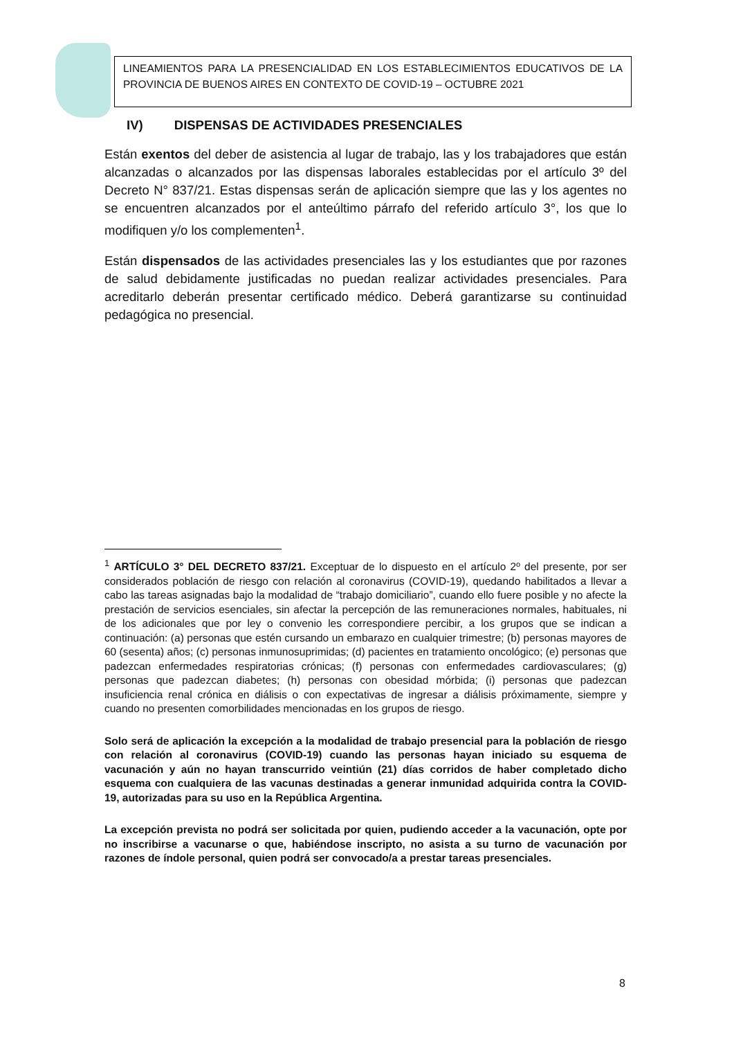LINEAMIENTOS PARA LA PRESENCIALIDAD EN LOS ESTABLECIMIENTOS EDUCATIVOS DE LA PROVINCIA DE BUENOS AIRES EN CONTEXTO DE COVID-19 – OCTUBRE 2021
IV) DISPENSAS DE ACTIVIDADES PRESENCIALES
Están exentos del deber de asistencia al lugar de trabajo, las y los trabajadores que están alcanzadas o alcanzados por las dispensas laborales establecidas por el artículo 3º del Decreto N° 837/21. Estas dispensas serán de aplicación siempre que las y los agentes no se encuentren alcanzados por el anteúltimo párrafo del referido artículo 3°, los que lo modifiquen y/o los complementen<sup>1</sup>.
Están dispensados de las actividades presenciales las y los estudiantes que por razones de salud debidamente justificadas no puedan realizar actividades presenciales. Para acreditarlo deberán presentar certificado médico. Deberá garantizarse su continuidad pedagógica no presencial.
<sup>1</sup> ARTÍCULO 3° DEL DECRETO 837/21. Exceptuar de lo dispuesto en el artículo 2º del presente, por ser considerados población de riesgo con relación al coronavirus (COVID-19), quedando habilitados a llevar a cabo las tareas asignadas bajo la modalidad de “trabajo domiciliario”, cuando ello fuere posible y no afecte la prestación de servicios esenciales, sin afectar la percepción de las remuneraciones normales, habituales, ni de los adicionales que por ley o convenio les correspondiere percibir, a los grupos que se indican a continuación: (a) personas que estén cursando un embarazo en cualquier trimestre; (b) personas mayores de 60 (sesenta) años; (c) personas inmunosuprimidas; (d) pacientes en tratamiento oncológico; (e) personas que padezcan enfermedades respiratorias crónicas; (f) personas con enfermedades cardiovasculares; (g) personas que padezcan diabetes; (h) personas con obesidad mórbida; (i) personas que padezcan insuficiencia renal crónica en diálisis o con expectativas de ingresar a diálisis próximamente, siempre y cuando no presenten comorbilidades mencionadas en los grupos de riesgo.
Solo será de aplicación la excepción a la modalidad de trabajo presencial para la población de riesgo con relación al coronavirus (COVID-19) cuando las personas hayan iniciado su esquema de vacunación y aún no hayan transcurrido veintiún (21) días corridos de haber completado dicho esquema con cualquiera de las vacunas destinadas a generar inmunidad adquirida contra la COVID-19, autorizadas para su uso en la República Argentina.
La excepción prevista no podrá ser solicitada por quien, pudiendo acceder a la vacunación, opte por no inscribirse a vacunarse o que, habiéndose inscripto, no asista a su turno de vacunación por razones de índole personal, quien podrá ser convocado/a a prestar tareas presenciales.
8